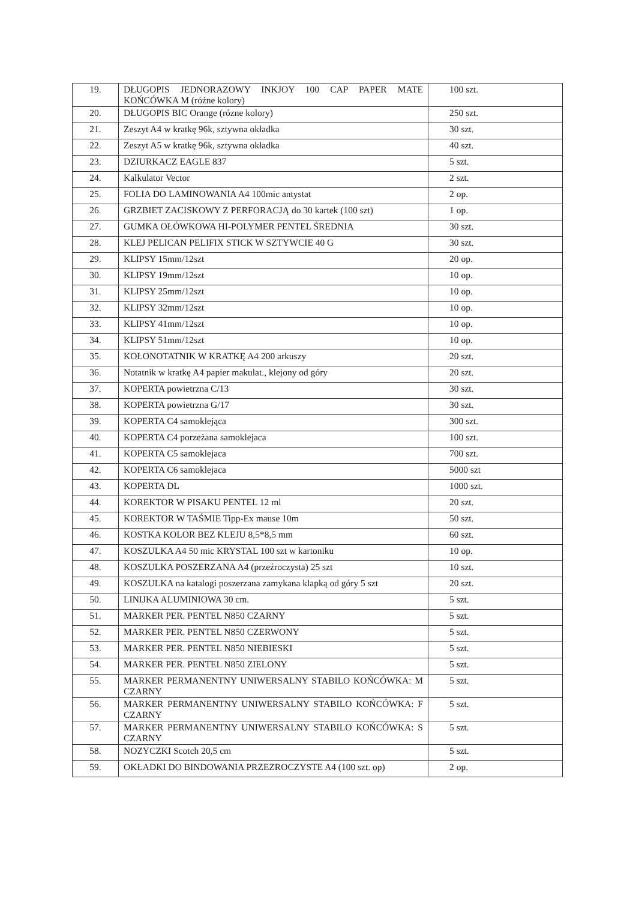| 19. | DŁUGOPIS JEDNORAZOWY INKJOY 100 CAP PAPER MATE KOŃCÓWKA M (różne kolory) | 100 szt. |
| 20. | DŁUGOPIS BIC Orange (rózne kolory) | 250 szt. |
| 21. | Zeszyt A4 w kratkę 96k, sztywna okładka | 30 szt. |
| 22. | Zeszyt A5 w kratkę 96k, sztywna okładka | 40 szt. |
| 23. | DZIURKACZ EAGLE 837 | 5 szt. |
| 24. | Kalkulator Vector | 2 szt. |
| 25. | FOLIA DO LAMINOWANIA A4 100mic antystat | 2 op. |
| 26. | GRZBIET ZACISKOWY Z PERFORACJĄ do 30 kartek (100 szt) | 1 op. |
| 27. | GUMKA OŁÓWKOWA HI-POLYMER PENTEL ŚREDNIA | 30 szt. |
| 28. | KLEJ PELICAN PELIFIX STICK W SZTYWCIE 40 G | 30 szt. |
| 29. | KLIPSY 15mm/12szt | 20 op. |
| 30. | KLIPSY 19mm/12szt | 10 op. |
| 31. | KLIPSY 25mm/12szt | 10 op. |
| 32. | KLIPSY 32mm/12szt | 10 op. |
| 33. | KLIPSY 41mm/12szt | 10 op. |
| 34. | KLIPSY 51mm/12szt | 10 op. |
| 35. | KOŁONOTATNIK W KRATKĘ A4 200 arkuszy | 20 szt. |
| 36. | Notatnik w kratkę A4 papier makulat., klejony od góry | 20 szt. |
| 37. | KOPERTA powietrzna C/13 | 30 szt. |
| 38. | KOPERTA powietrzna G/17 | 30 szt. |
| 39. | KOPERTA C4 samoklejąca | 300 szt. |
| 40. | KOPERTA C4 porzeżana samoklejaca | 100 szt. |
| 41. | KOPERTA C5 samoklejaca | 700 szt. |
| 42. | KOPERTA C6 samoklejaca | 5000 szt |
| 43. | KOPERTA DL | 1000 szt. |
| 44. | KOREKTOR W PISAKU PENTEL 12 ml | 20 szt. |
| 45. | KOREKTOR W TAŚMIE Tipp-Ex mause 10m | 50 szt. |
| 46. | KOSTKA KOLOR BEZ KLEJU 8,5*8,5 mm | 60 szt. |
| 47. | KOSZULKA A4 50 mic KRYSTAL 100 szt w kartoniku | 10 op. |
| 48. | KOSZULKA POSZERZANA A4 (przeźroczysta) 25 szt | 10 szt. |
| 49. | KOSZULKA na katalogi poszerzana zamykana klapką od góry 5 szt | 20 szt. |
| 50. | LINIJKA ALUMINIOWA 30 cm. | 5 szt. |
| 51. | MARKER PER. PENTEL N850 CZARNY | 5 szt. |
| 52. | MARKER PER. PENTEL N850 CZERWONY | 5 szt. |
| 53. | MARKER PER. PENTEL N850 NIEBIESKI | 5 szt. |
| 54. | MARKER PER. PENTEL N850 ZIELONY | 5 szt. |
| 55. | MARKER PERMANENTNY UNIWERSALNY STABILO KOŃCÓWKA: M CZARNY | 5 szt. |
| 56. | MARKER PERMANENTNY UNIWERSALNY STABILO KOŃCÓWKA: F CZARNY | 5 szt. |
| 57. | MARKER PERMANENTNY UNIWERSALNY STABILO KOŃCÓWKA: S CZARNY | 5 szt. |
| 58. | NOZYCZKI Scotch 20,5 cm | 5 szt. |
| 59. | OKŁADKI DO BINDOWANIA PRZEZROCZYSTE A4 (100 szt. op) | 2 op. |